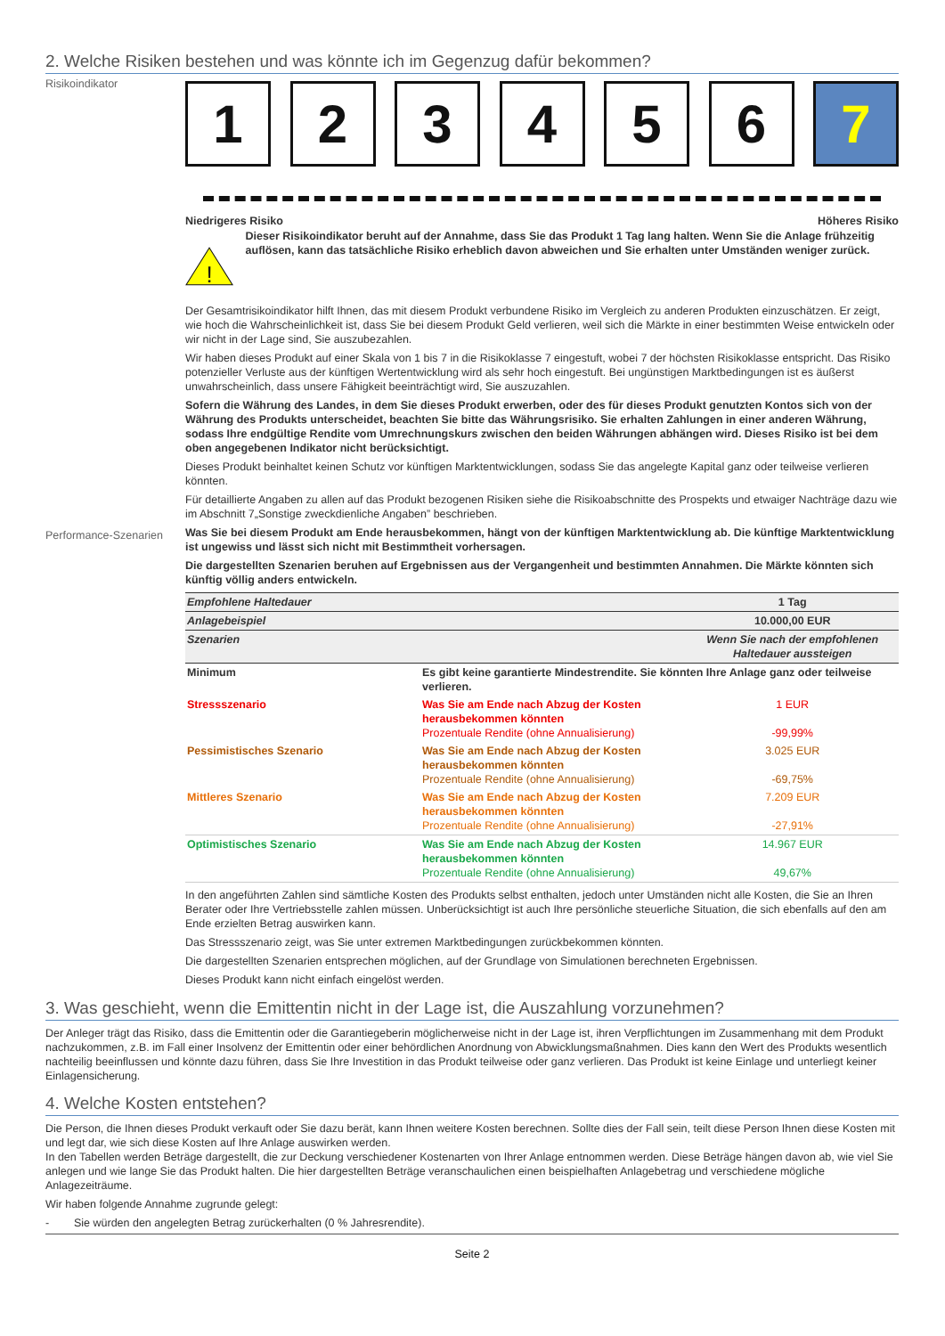2. Welche Risiken bestehen und was könnte ich im Gegenzug dafür bekommen?
Risikoindikator
1 2 3 4 5 6 7
Niedrigeres Risiko Höheres Risiko
!
Dieser Risikoindikator beruht auf der Annahme, dass Sie das Produkt 1 Tag lang halten. Wenn Sie die Anlage frühzeitig auflösen, kann das tatsächliche Risiko erheblich davon abweichen und Sie erhalten unter Umständen weniger zurück.
Der Gesamtrisikoindikator hilft Ihnen, das mit diesem Produkt verbundene Risiko im Vergleich zu anderen Produkten einzuschätzen. Er zeigt, wie hoch die Wahrscheinlichkeit ist, dass Sie bei diesem Produkt Geld verlieren, weil sich die Märkte in einer bestimmten Weise entwickeln oder wir nicht in der Lage sind, Sie auszubezahlen.
Wir haben dieses Produkt auf einer Skala von 1 bis 7 in die Risikoklasse 7 eingestuft, wobei 7 der höchsten Risikoklasse entspricht. Das Risiko potenzieller Verluste aus der künftigen Wertentwicklung wird als sehr hoch eingestuft. Bei ungünstigen Marktbedingungen ist es äußerst unwahrscheinlich, dass unsere Fähigkeit beeinträchtigt wird, Sie auszuzahlen.
Sofern die Währung des Landes, in dem Sie dieses Produkt erwerben, oder des für dieses Produkt genutzten Kontos sich von der Währung des Produkts unterscheidet, beachten Sie bitte das Währungsrisiko. Sie erhalten Zahlungen in einer anderen Währung, sodass Ihre endgültige Rendite vom Umrechnungskurs zwischen den beiden Währungen abhängen wird. Dieses Risiko ist bei dem oben angegebenen Indikator nicht berücksichtigt.
Dieses Produkt beinhaltet keinen Schutz vor künftigen Marktentwicklungen, sodass Sie das angelegte Kapital ganz oder teilweise verlieren könnten.
Für detaillierte Angaben zu allen auf das Produkt bezogenen Risiken siehe die Risikoabschnitte des Prospekts und etwaiger Nachträge dazu wie im Abschnitt 7„Sonstige zweckdienliche Angaben” beschrieben.
Performance-Szenarien
Was Sie bei diesem Produkt am Ende herausbekommen, hängt von der künftigen Marktentwicklung ab. Die künftige Marktentwicklung ist ungewiss und lässt sich nicht mit Bestimmtheit vorhersagen.
Die dargestellten Szenarien beruhen auf Ergebnissen aus der Vergangenheit und bestimmten Annahmen. Die Märkte könnten sich künftig völlig anders entwickeln.
| Empfohlene Haltedauer | | 1 Tag |
| Anlagebeispiel | | 10.000,00 EUR |
| Szenarien | | Wenn Sie nach der empfohlenen Haltedauer aussteigen |
| Minimum | Es gibt keine garantierte Mindestrendite. Sie könnten Ihre Anlage ganz oder teilweise verlieren. | |
| Stressszenario | Was Sie am Ende nach Abzug der Kosten herausbekommen könnten Prozentuale Rendite (ohne Annualisierung) | 1 EUR -99,99% |
| Pessimistisches Szenario | Was Sie am Ende nach Abzug der Kosten herausbekommen könnten Prozentuale Rendite (ohne Annualisierung) | 3.025 EUR -69,75% |
| Mittleres Szenario | Was Sie am Ende nach Abzug der Kosten herausbekommen könnten Prozentuale Rendite (ohne Annualisierung) | 7.209 EUR -27,91% |
| Optimistisches Szenario | Was Sie am Ende nach Abzug der Kosten herausbekommen könnten Prozentuale Rendite (ohne Annualisierung) | 14.967 EUR 49,67% |
In den angeführten Zahlen sind sämtliche Kosten des Produkts selbst enthalten, jedoch unter Umständen nicht alle Kosten, die Sie an Ihren Berater oder Ihre Vertriebsstelle zahlen müssen. Unberücksichtigt ist auch Ihre persönliche steuerliche Situation, die sich ebenfalls auf den am Ende erzielten Betrag auswirken kann.
Das Stressszenario zeigt, was Sie unter extremen Marktbedingungen zurückbekommen könnten.
Die dargestellten Szenarien entsprechen möglichen, auf der Grundlage von Simulationen berechneten Ergebnissen.
Dieses Produkt kann nicht einfach eingelöst werden.
3. Was geschieht, wenn die Emittentin nicht in der Lage ist, die Auszahlung vorzunehmen?
Der Anleger trägt das Risiko, dass die Emittentin oder die Garantiegeberin möglicherweise nicht in der Lage ist, ihren Verpflichtungen im Zusammenhang mit dem Produkt nachzukommen, z.B. im Fall einer Insolvenz der Emittentin oder einer behördlichen Anordnung von Abwicklungsmaßnahmen. Dies kann den Wert des Produkts wesentlich nachteilig beeinflussen und könnte dazu führen, dass Sie Ihre Investition in das Produkt teilweise oder ganz verlieren. Das Produkt ist keine Einlage und unterliegt keiner Einlagensicherung.
4. Welche Kosten entstehen?
Die Person, die Ihnen dieses Produkt verkauft oder Sie dazu berät, kann Ihnen weitere Kosten berechnen. Sollte dies der Fall sein, teilt diese Person Ihnen diese Kosten mit und legt dar, wie sich diese Kosten auf Ihre Anlage auswirken werden.
In den Tabellen werden Beträge dargestellt, die zur Deckung verschiedener Kostenarten von Ihrer Anlage entnommen werden. Diese Beträge hängen davon ab, wie viel Sie anlegen und wie lange Sie das Produkt halten. Die hier dargestellten Beträge veranschaulichen einen beispielhaften Anlagebetrag und verschiedene mögliche Anlagezeiträume.
Wir haben folgende Annahme zugrunde gelegt:
- Sie würden den angelegten Betrag zurückerhalten (0 % Jahresrendite).
Seite 2